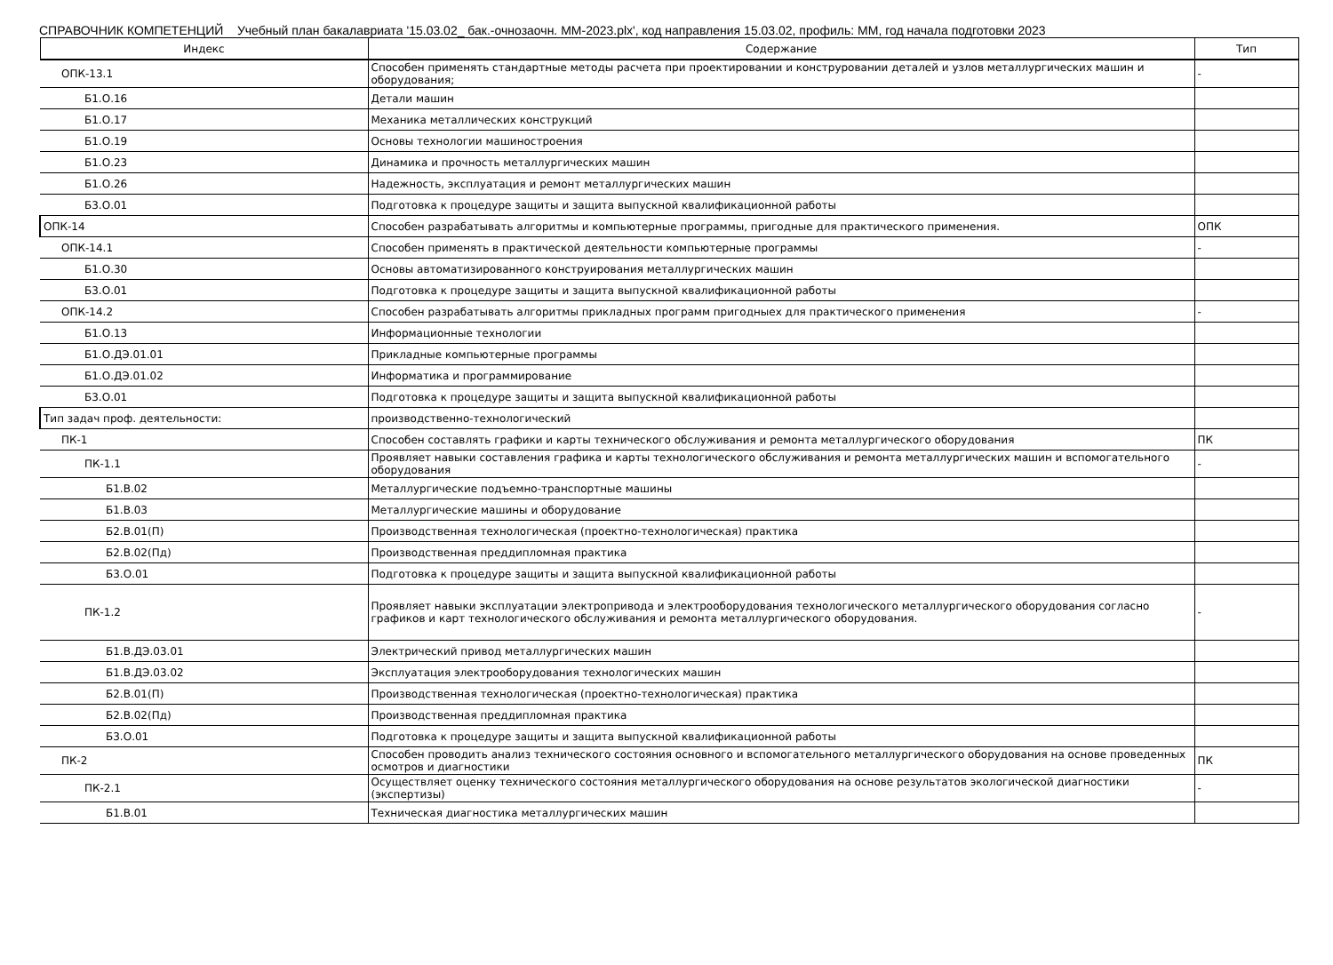СПРАВОЧНИК КОМПЕТЕНЦИЙ Учебный план бакалавриата '15.03.02_ бак.-очнозаочн. ММ-2023.plx', код направления 15.03.02, профиль: ММ, год начала подготовки 2023
| Индекс | Содержание | Тип |
| --- | --- | --- |
| ОПК-13.1 | Способен применять стандартные методы расчета при проектировании и конструровании деталей и узлов металлургических машин и оборудования; | - |
| Б1.О.16 | Детали машин | |
| Б1.О.17 | Механика металлических конструкций | |
| Б1.О.19 | Основы технологии машиностроения | |
| Б1.О.23 | Динамика и прочность металлургических машин | |
| Б1.О.26 | Надежность, эксплуатация и ремонт металлургических машин | |
| Б3.О.01 | Подготовка к процедуре защиты и защита выпускной квалификационной работы | |
| ОПК-14 | Способен разрабатывать алгоритмы и компьютерные программы, пригодные для практического применения. | ОПК |
| ОПК-14.1 | Способен применять в практической деятельности компьютерные программы | - |
| Б1.О.30 | Основы автоматизированного конструирования металлургических машин | |
| Б3.О.01 | Подготовка к процедуре защиты и защита выпускной квалификационной работы | |
| ОПК-14.2 | Способен разрабатывать алгоритмы прикладных программ пригодныех для практического применения | - |
| Б1.О.13 | Информационные технологии | |
| Б1.О.ДЭ.01.01 | Прикладные компьютерные программы | |
| Б1.О.ДЭ.01.02 | Информатика и программирование | |
| Б3.О.01 | Подготовка к процедуре защиты и защита выпускной квалификационной работы | |
| Тип задач проф. деятельности: | производственно-технологический | |
| ПК-1 | Способен составлять графики и карты технического обслуживания и ремонта металлургического оборудования | ПК |
| ПК-1.1 | Проявляет навыки составления графика и карты технологического обслуживания и ремонта металлургических машин и вспомогательного оборудования | - |
| Б1.В.02 | Металлургические подъемно-транспортные машины | |
| Б1.В.03 | Металлургические машины и оборудование | |
| Б2.В.01(П) | Производственная технологическая (проектно-технологическая) практика | |
| Б2.В.02(Пд) | Производственная преддипломная практика | |
| Б3.О.01 | Подготовка к процедуре защиты и защита выпускной квалификационной работы | |
| ПК-1.2 | Проявляет навыки эксплуатации электропривода и электрооборудования технологического металлургического оборудования согласно графиков и карт технологического обслуживания и ремонта металлургического оборудования. | - |
| Б1.В.ДЭ.03.01 | Электрический привод металлургических машин | |
| Б1.В.ДЭ.03.02 | Эксплуатация электрооборудования технологических машин | |
| Б2.В.01(П) | Производственная технологическая (проектно-технологическая) практика | |
| Б2.В.02(Пд) | Производственная преддипломная практика | |
| Б3.О.01 | Подготовка к процедуре защиты и защита выпускной квалификационной работы | |
| ПК-2 | Способен проводить анализ технического состояния основного и вспомогательного металлургического оборудования на основе проведенных осмотров и диагностики | ПК |
| ПК-2.1 | Осуществляет оценку технического состояния металлургического оборудования на основе результатов экологической диагностики (экспертизы) | - |
| Б1.В.01 | Техническая диагностика металлургических машин | |